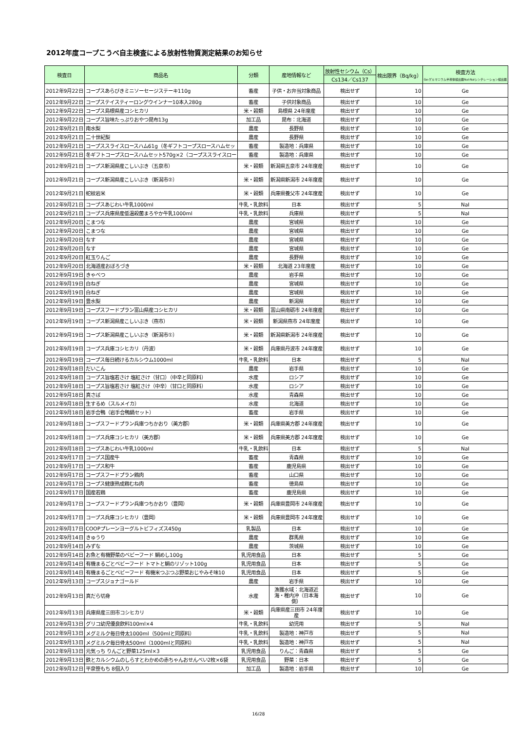2012年度コープこうべ自主検査による放射性物質測定結果のお知らせ
| 検査日 | 商品名 | 分類 | 産地情報など | 放射性セシウム（Cs） | 検出限界（Bq/kg） | 検査方法 Ge:ゲルマニウム半導体検出器NaI:NaIシンチレーション検出器 |
| --- | --- | --- | --- | --- | --- | --- |
| | | | | Cs134／Cs137 | | |
| 2012年9月22日 | コープスあらびきミニソーセージステーキ110g | 畜産 | 子供・お弁当対象商品 | 検出せず | 10 | Ge |
| 2012年9月22日 | コープステイスティーロングウインナー10本入280g | 畜産 | 子供対象商品 | 検出せず | 10 | Ge |
| 2012年9月22日 | コープス島根県産コシヒカリ | 米・穀類 | 島根県 24年度産 | 検出せず | 10 | Ge |
| 2012年9月22日 | コープス旨味たっぷりおやつ昆布13g | 加工品 | 昆布：北海道 | 検出せず | 10 | Ge |
| 2012年9月21日 | 南水梨 | 農産 | 長野県 | 検出せず | 10 | Ge |
| 2012年9月21日 | 二十世紀梨 | 農産 | 長野県 | 検出せず | 10 | Ge |
| 2012年9月21日 | コープススライスロースハム61g（冬ギフトコープスロースハムセッ | 畜産 | 製造地：兵庫県 | 検出せず | 10 | Ge |
| 2012年9月21日 | 冬ギフトコープスロースハムセット570g×2（コープススライスロー | 畜産 | 製造地：兵庫県 | 検出せず | 10 | Ge |
| 2012年9月21日 | コープス新潟県産こしいぶき（五泉市） | 米・穀類 | 新潟県五泉市 24年度産 | 検出せず | 10 | Ge |
| 2012年9月21日 | コープス新潟県産こしいぶき（新潟市②） | 米・穀類 | 新潟県新潟市 24年度産 | 検出せず | 10 | Ge |
| 2012年9月21日 | 蛇紋岩米 | 米・穀類 | 兵庫県養父市 24年度産 | 検出せず | 10 | Ge |
| 2012年9月21日 | コープスあじわい牛乳1000ml | 牛乳・乳飲料 | 日本 | 検出せず | 5 | NaI |
| 2012年9月21日 | コープス兵庫県産低温殺菌まろやか牛乳1000ml | 牛乳・乳飲料 | 兵庫県 | 検出せず | 5 | NaI |
| 2012年9月20日 | こまつな | 農産 | 宮城県 | 検出せず | 10 | Ge |
| 2012年9月20日 | こまつな | 農産 | 宮城県 | 検出せず | 10 | Ge |
| 2012年9月20日 | なす | 農産 | 宮城県 | 検出せず | 10 | Ge |
| 2012年9月20日 | なす | 農産 | 宮城県 | 検出せず | 10 | Ge |
| 2012年9月20日 | 紅玉りんご | 農産 | 長野県 | 検出せず | 10 | Ge |
| 2012年9月20日 | 北海道産おぼろづき | 米・穀類 | 北海道 23年度産 | 検出せず | 10 | Ge |
| 2012年9月19日 | きゃべつ | 農産 | 岩手県 | 検出せず | 10 | Ge |
| 2012年9月19日 | 白ねぎ | 農産 | 宮城県 | 検出せず | 10 | Ge |
| 2012年9月19日 | 白ねぎ | 農産 | 宮城県 | 検出せず | 10 | Ge |
| 2012年9月19日 | 豊水梨 | 農産 | 新潟県 | 検出せず | 10 | Ge |
| 2012年9月19日 | コープスフードプラン富山県産コシヒカリ | 米・穀類 | 富山県南砺市 24年度産 | 検出せず | 10 | Ge |
| 2012年9月19日 | コープス新潟県産こしいぶき（燕市） | 米・穀類 | 新潟県燕市 24年度産 | 検出せず | 10 | Ge |
| 2012年9月19日 | コープス新潟県産こしいぶき（新潟市①） | 米・穀類 | 新潟県新潟市 24年度産 | 検出せず | 10 | Ge |
| 2012年9月19日 | コープス兵庫コシヒカリ（丹波） | 米・穀類 | 兵庫県丹波市 24年度産 | 検出せず | 10 | Ge |
| 2012年9月19日 | コープス毎日続けるカルシウム1000ml | 牛乳・乳飲料 | 日本 | 検出せず | 5 | NaI |
| 2012年9月18日 | だいこん | 農産 | 岩手県 | 検出せず | 10 | Ge |
| 2012年9月18日 | コープス旨塩若さけ 塩紅さけ（甘口）（中辛と同原料） | 水産 | ロシア | 検出せず | 10 | Ge |
| 2012年9月18日 | コープス旨塩若さけ 塩紅さけ（中辛）（甘口と同原料） | 水産 | ロシア | 検出せず | 10 | Ge |
| 2012年9月18日 | 真さば | 水産 | 青森県 | 検出せず | 10 | Ge |
| 2012年9月18日 | 生するめ（スルメイカ） | 水産 | 北海道 | 検出せず | 10 | Ge |
| 2012年9月18日 | 岩手合鴨（岩手合鴨鍋セット） | 畜産 | 岩手県 | 検出せず | 10 | Ge |
| 2012年9月18日 | コープスフードプラン兵庫つちかおり（美方郡） | 米・穀類 | 兵庫県美方郡 24年度産 | 検出せず | 10 | Ge |
| 2012年9月18日 | コープス兵庫コシヒカリ（美方郡） | 米・穀類 | 兵庫県美方郡 24年度産 | 検出せず | 10 | Ge |
| 2012年9月18日 | コープスあじわい牛乳1000ml | 牛乳・乳飲料 | 日本 | 検出せず | 5 | NaI |
| 2012年9月17日 | コープス国産牛 | 畜産 | 青森県 | 検出せず | 10 | Ge |
| 2012年9月17日 | コープス和牛 | 畜産 | 鹿児島県 | 検出せず | 10 | Ge |
| 2012年9月17日 | コープスフードプラン鶏肉 | 畜産 | 山口県 | 検出せず | 10 | Ge |
| 2012年9月17日 | コープス健康熟成鶏むね肉 | 畜産 | 徳島県 | 検出せず | 10 | Ge |
| 2012年9月17日 | 国産若鶏 | 畜産 | 鹿児島県 | 検出せず | 10 | Ge |
| 2012年9月17日 | コープスフードプラン兵庫つちかおり（豊岡） | 米・穀類 | 兵庫県豊岡市 24年度産 | 検出せず | 10 | Ge |
| 2012年9月17日 | コープス兵庫コシヒカリ（豊岡） | 米・穀類 | 兵庫県豊岡市 24年度産 | 検出せず | 10 | Ge |
| 2012年9月17日 | COOPプレーンヨーグルトビフィズス450g | 乳製品 | 日本 | 検出せず | 10 | Ge |
| 2012年9月14日 | きゅうり | 農産 | 群馬県 | 検出せず | 10 | Ge |
| 2012年9月14日 | みずな | 農産 | 茨城県 | 検出せず | 10 | Ge |
| 2012年9月14日 | お魚と有機野菜のベビーフード 鯛めし100g | 乳児用食品 | 日本 | 検出せず | 5 | Ge |
| 2012年9月14日 | 有機まるごとベビーフード トマトと鯛のリゾット100g | 乳児用食品 | 日本 | 検出せず | 5 | Ge |
| 2012年9月14日 | 有機まるごとベビーフード 有機米つぶつぶ野菜おじやみそ味10 | 乳児用食品 | 日本 | 検出せず | 5 | Ge |
| 2012年9月13日 | コープスジョナゴールド | 農産 | 岩手県 | 検出せず | 10 | Ge |
| 2012年9月13日 | 真だら切身 | 水産 | 漁獲水域：北海道近海・稚内沖（日本海側） | 検出せず | 10 | Ge |
| 2012年9月13日 | 兵庫県産三田市コシヒカリ | 米・穀類 | 兵庫県産三田市 24年度産 | 検出せず | 10 | Ge |
| 2012年9月13日 | グリコ幼児優良飲料100ml×4 | 牛乳・乳飲料 | 幼児用 | 検出せず | 5 | NaI |
| 2012年9月13日 | メグミルク毎日骨太1000ml（500mlと同原料） | 牛乳・乳飲料 | 製造地：神戸市 | 検出せず | 5 | NaI |
| 2012年9月13日 | メグミルク毎日骨太500ml（1000mlと同原料） | 牛乳・乳飲料 | 製造地：神戸市 | 検出せず | 5 | NaI |
| 2012年9月13日 | 元気っち りんごと野菜125ml×3 | 乳児用食品 | りんご：青森県 | 検出せず | 5 | Ge |
| 2012年9月13日 | 鉄とカルシウムのしらすとわかめの赤ちゃんおせんべい2枚×6袋 | 乳児用食品 | 野菜：日本 | 検出せず | 5 | Ge |
| 2012年9月12日 | 平泉笹もち 8個入り | 加工品 | 製造地：岩手県 | 検出せず | 10 | Ge |
16/28